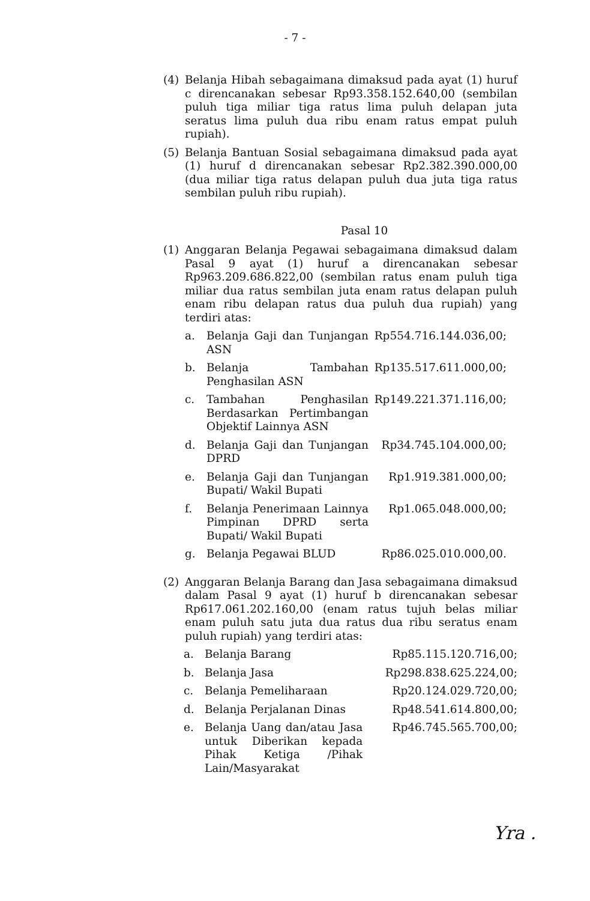- 7 -
(4) Belanja Hibah sebagaimana dimaksud pada ayat (1) huruf c direncanakan sebesar Rp93.358.152.640,00 (sembilan puluh tiga miliar tiga ratus lima puluh delapan juta seratus lima puluh dua ribu enam ratus empat puluh rupiah).
(5) Belanja Bantuan Sosial sebagaimana dimaksud pada ayat (1) huruf d direncanakan sebesar Rp2.382.390.000,00 (dua miliar tiga ratus delapan puluh dua juta tiga ratus sembilan puluh ribu rupiah).
Pasal 10
(1) Anggaran Belanja Pegawai sebagaimana dimaksud dalam Pasal 9 ayat (1) huruf a direncanakan sebesar Rp963.209.686.822,00 (sembilan ratus enam puluh tiga miliar dua ratus sembilan juta enam ratus delapan puluh enam ribu delapan ratus dua puluh dua rupiah) yang terdiri atas:
| a. | Belanja Gaji dan Tunjangan ASN | Rp554.716.144.036,00; |
| b. | Belanja Tambahan Penghasilan ASN | Rp135.517.611.000,00; |
| c. | Tambahan Penghasilan Berdasarkan Pertimbangan Objektif Lainnya ASN | Rp149.221.371.116,00; |
| d. | Belanja Gaji dan Tunjangan DPRD | Rp34.745.104.000,00; |
| e. | Belanja Gaji dan Tunjangan Bupati/ Wakil Bupati | Rp1.919.381.000,00; |
| f. | Belanja Penerimaan Lainnya Pimpinan DPRD serta Bupati/ Wakil Bupati | Rp1.065.048.000,00; |
| g. | Belanja Pegawai BLUD | Rp86.025.010.000,00. |
(2) Anggaran Belanja Barang dan Jasa sebagaimana dimaksud dalam Pasal 9 ayat (1) huruf b direncanakan sebesar Rp617.061.202.160,00 (enam ratus tujuh belas miliar enam puluh satu juta dua ratus dua ribu seratus enam puluh rupiah) yang terdiri atas:
| a. | Belanja Barang | Rp85.115.120.716,00; |
| b. | Belanja Jasa | Rp298.838.625.224,00; |
| c. | Belanja Pemeliharaan | Rp20.124.029.720,00; |
| d. | Belanja Perjalanan Dinas | Rp48.541.614.800,00; |
| e. | Belanja Uang dan/atau Jasa untuk Diberikan kepada Pihak Ketiga /Pihak Lain/Masyarakat | Rp46.745.565.700,00; |
Yra .